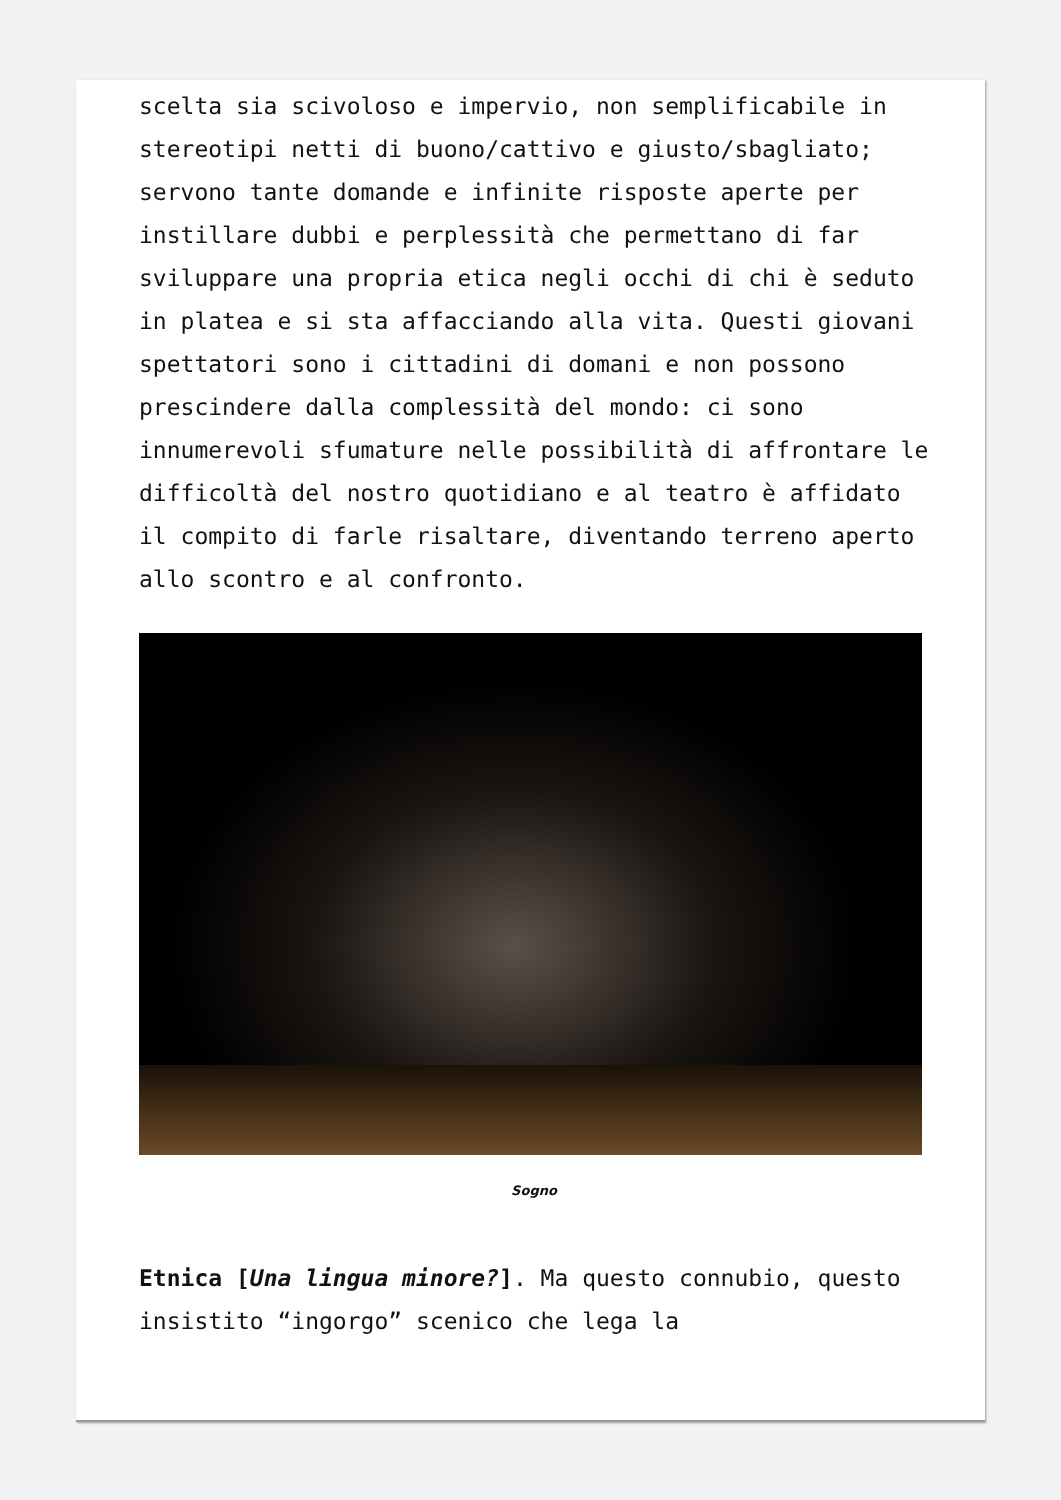scelta sia scivoloso e impervio, non semplificabile in stereotipi netti di buono/cattivo e giusto/sbagliato; servono tante domande e infinite risposte aperte per instillare dubbi e perplessità che permettano di far sviluppare una propria etica negli occhi di chi è seduto in platea e si sta affacciando alla vita. Questi giovani spettatori sono i cittadini di domani e non possono prescindere dalla complessità del mondo: ci sono innumerevoli sfumature nelle possibilità di affrontare le difficoltà del nostro quotidiano e al teatro è affidato il compito di farle risaltare, diventando terreno aperto allo scontro e al confronto.
Sogno
Etnica [Una lingua minore?]. Ma questo connubio, questo insistito “ingorgo” scenico che lega la